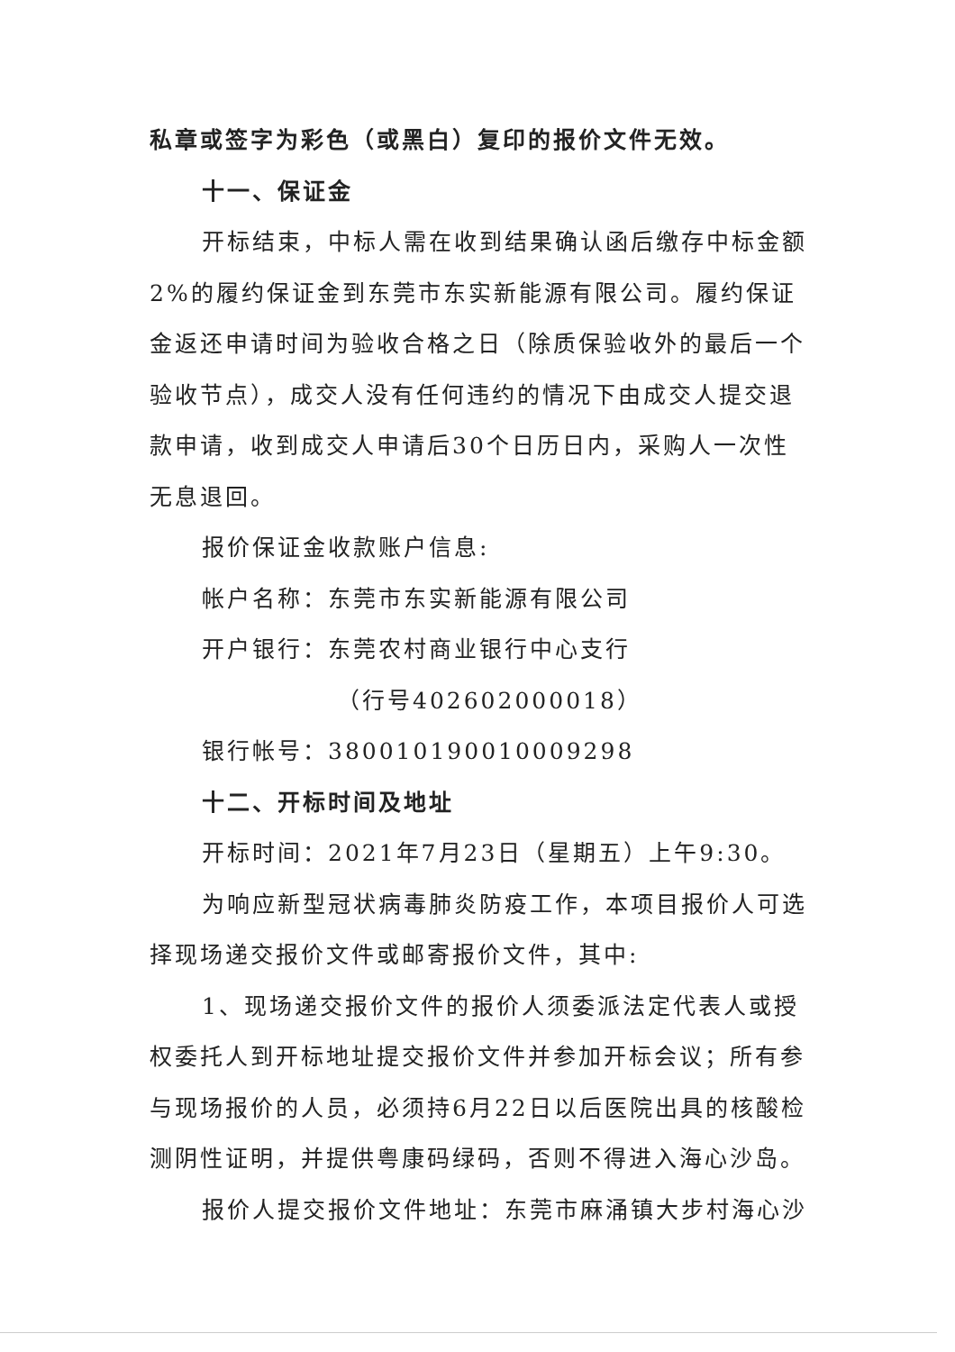私章或签字为彩色（或黑白）复印的报价文件无效。
十一、保证金
开标结束，中标人需在收到结果确认函后缴存中标金额2%的履约保证金到东莞市东实新能源有限公司。履约保证金返还申请时间为验收合格之日（除质保验收外的最后一个验收节点），成交人没有任何违约的情况下由成交人提交退款申请，收到成交人申请后30个日历日内，采购人一次性无息退回。
报价保证金收款账户信息:
帐户名称：东莞市东实新能源有限公司
开户银行：东莞农村商业银行中心支行
（行号402602000018）
银行帐号：380010190010009298
十二、开标时间及地址
开标时间：2021年7月23日（星期五）上午9:30。
为响应新型冠状病毒肺炎防疫工作，本项目报价人可选择现场递交报价文件或邮寄报价文件，其中:
1、现场递交报价文件的报价人须委派法定代表人或授权委托人到开标地址提交报价文件并参加开标会议；所有参与现场报价的人员，必须持6月22日以后医院出具的核酸检测阴性证明，并提供粤康码绿码，否则不得进入海心沙岛。
报价人提交报价文件地址：东莞市麻涌镇大步村海心沙